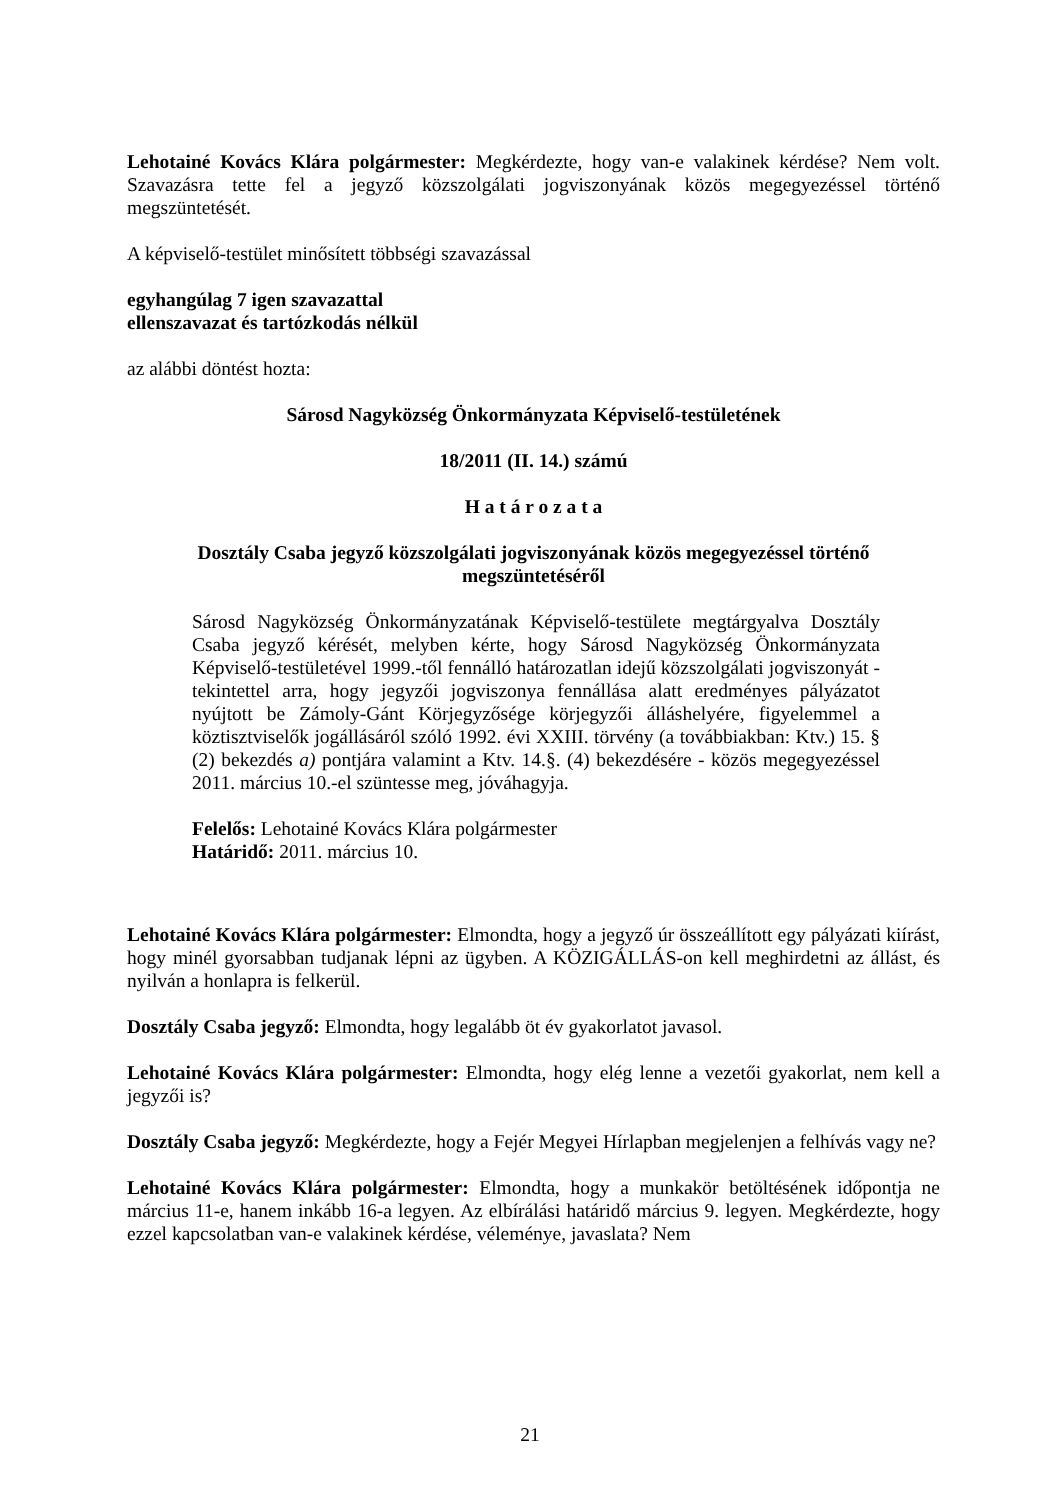Lehotainé Kovács Klára polgármester: Megkérdezte, hogy van-e valakinek kérdése? Nem volt. Szavazásra tette fel a jegyző közszolgálati jogviszonyának közös megegyezéssel történő megszüntetését.
A képviselő-testület minősített többségi szavazással
egyhangúlag 7 igen szavazattal
ellenszavazat és tartózkodás nélkül
az alábbi döntést hozta:
Sárosd Nagyközség Önkormányzata Képviselő-testületének
18/2011 (II. 14.) számú
H a t á r o z a t a
Dosztály Csaba jegyző közszolgálati jogviszonyának közös megegyezéssel történő megszüntetéséről
Sárosd Nagyközség Önkormányzatának Képviselő-testülete megtárgyalva Dosztály Csaba jegyző kérését, melyben kérte, hogy Sárosd Nagyközség Önkormányzata Képviselő-testületével 1999.-től fennálló határozatlan idejű közszolgálati jogviszonyát - tekintettel arra, hogy jegyzői jogviszonya fennállása alatt eredményes pályázatot nyújtott be Zámoly-Gánt Körjegyzősége körjegyzői álláshelyére, figyelemmel a köztisztviselők jogállásáról szóló 1992. évi XXIII. törvény (a továbbiakban: Ktv.) 15. § (2) bekezdés a) pontjára valamint a Ktv. 14.§. (4) bekezdésére - közös megegyezéssel 2011. március 10.-el szüntesse meg, jóváhagyja.
Felelős: Lehotainé Kovács Klára polgármester
Határidő: 2011. március 10.
Lehotainé Kovács Klára polgármester: Elmondta, hogy a jegyző úr összeállított egy pályázati kiírást, hogy minél gyorsabban tudjanak lépni az ügyben. A KÖZIGÁLLÁS-on kell meghirdetni az állást, és nyilván a honlapra is felkerül.
Dosztály Csaba jegyző: Elmondta, hogy legalább öt év gyakorlatot javasol.
Lehotainé Kovács Klára polgármester: Elmondta, hogy elég lenne a vezetői gyakorlat, nem kell a jegyzői is?
Dosztály Csaba jegyző: Megkérdezte, hogy a Fejér Megyei Hírlapban megjelenjen a felhívás vagy ne?
Lehotainé Kovács Klára polgármester: Elmondta, hogy a munkakör betöltésének időpontja ne március 11-e, hanem inkább 16-a legyen. Az elbírálási határidő március 9. legyen. Megkérdezte, hogy ezzel kapcsolatban van-e valakinek kérdése, véleménye, javaslata? Nem
21